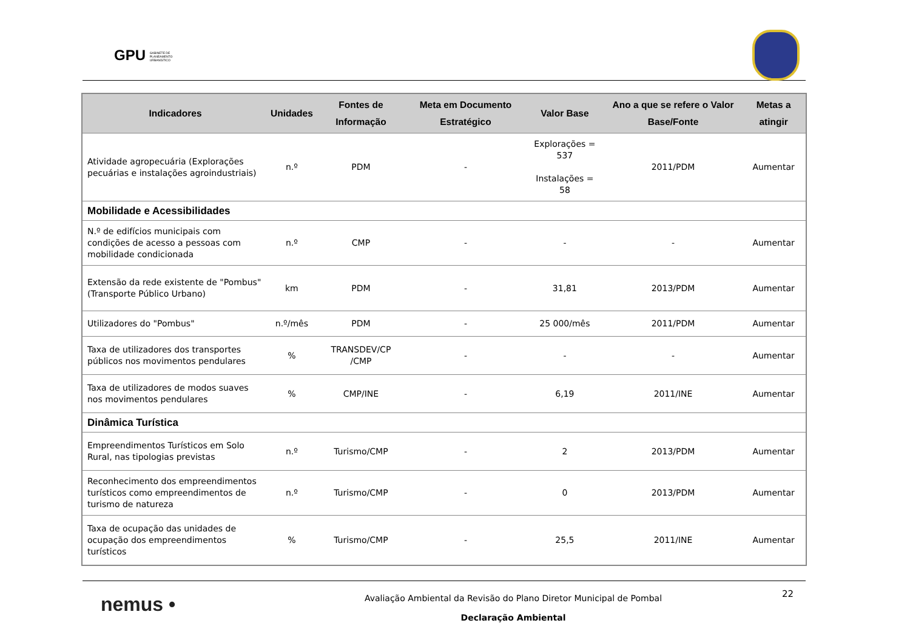GPU GABINETE DE
PLANEAMENTO
URBANÍSTICO
| Indicadores | Unidades | Fontes de Informação | Meta em Documento Estratégico | Valor Base | Ano a que se refere o Valor Base/Fonte | Metas a atingir |
| --- | --- | --- | --- | --- | --- | --- |
| Atividade agropecuária (Explorações pecuárias e instalações agroindustriais) | n.º | PDM | - | Explorações = 537 Instalações = 58 | 2011/PDM | Aumentar |
| Mobilidade e Acessibilidades | | | | | | |
| N.º de edifícios municipais com condições de acesso a pessoas com mobilidade condicionada | n.º | CMP | - | - | - | Aumentar |
| Extensão da rede existente de "Pombus" (Transporte Público Urbano) | km | PDM | - | 31,81 | 2013/PDM | Aumentar |
| Utilizadores do "Pombus" | n.º/mês | PDM | - | 25 000/mês | 2011/PDM | Aumentar |
| Taxa de utilizadores dos transportes públicos nos movimentos pendulares | % | TRANSDEV/CP /CMP | - | - | - | Aumentar |
| Taxa de utilizadores de modos suaves nos movimentos pendulares | % | CMP/INE | - | 6,19 | 2011/INE | Aumentar |
| Dinâmica Turística | | | | | | |
| Empreendimentos Turísticos em Solo Rural, nas tipologias previstas | n.º | Turismo/CMP | - | 2 | 2013/PDM | Aumentar |
| Reconhecimento dos empreendimentos turísticos como empreendimentos de turismo de natureza | n.º | Turismo/CMP | - | 0 | 2013/PDM | Aumentar |
| Taxa de ocupação das unidades de ocupação dos empreendimentos turísticos | % | Turismo/CMP | - | 25,5 | 2011/INE | Aumentar |
nemus •
Avaliação Ambiental da Revisão do Plano Diretor Municipal de Pombal
Declaração Ambiental
22